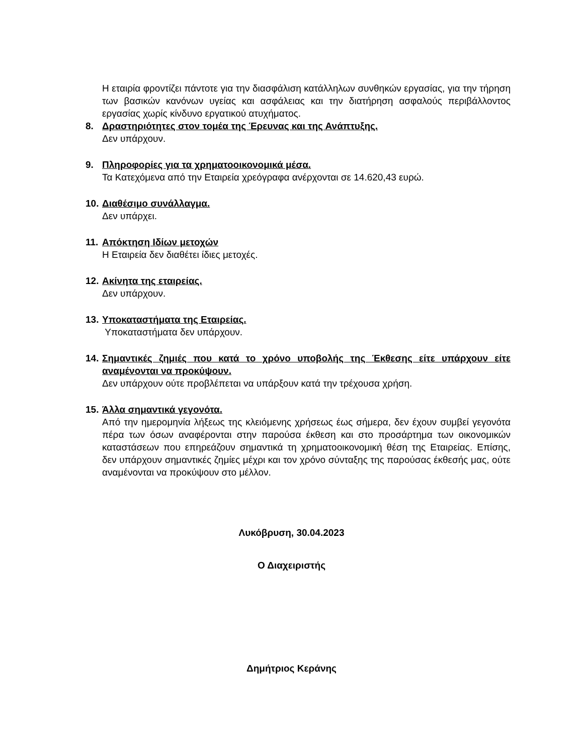Η εταιρία φροντίζει πάντοτε για την διασφάλιση κατάλληλων συνθηκών εργασίας, για την τήρηση των βασικών κανόνων υγείας και ασφάλειας και την διατήρηση ασφαλούς περιβάλλοντος εργασίας χωρίς κίνδυνο εργατικού ατυχήματος.
8. Δραστηριότητες στον τομέα της Έρευνας και της Ανάπτυξης.
Δεν υπάρχουν.
9. Πληροφορίες για τα χρηματοοικονομικά μέσα.
Τα Κατεχόμενα από την Εταιρεία χρεόγραφα ανέρχονται σε 14.620,43 ευρώ.
10. Διαθέσιμο συνάλλαγμα.
Δεν υπάρχει.
11. Απόκτηση Ιδίων μετοχών
Η Εταιρεία δεν διαθέτει ίδιες μετοχές.
12. Ακίνητα της εταιρείας.
Δεν υπάρχουν.
13. Υποκαταστήματα της Εταιρείας.
Υποκαταστήματα δεν υπάρχουν.
14. Σημαντικές ζημιές που κατά το χρόνο υποβολής της Έκθεσης είτε υπάρχουν είτε αναμένονται να προκύψουν.
Δεν υπάρχουν ούτε προβλέπεται να υπάρξουν κατά την τρέχουσα χρήση.
15. Άλλα σημαντικά γεγονότα.
Από την ημερομηνία λήξεως της κλειόμενης χρήσεως έως σήμερα, δεν έχουν συμβεί γεγονότα πέρα των όσων αναφέρονται στην παρούσα έκθεση και στο προσάρτημα των οικονομικών καταστάσεων που επηρεάζουν σημαντικά τη χρηματοοικονομική θέση της Εταιρείας. Επίσης, δεν υπάρχουν σημαντικές ζημίες μέχρι και τον χρόνο σύνταξης της παρούσας έκθεσής μας, ούτε αναμένονται να προκύψουν στο μέλλον.
Λυκόβρυση, 30.04.2023
Ο Διαχειριστής
Δημήτριος Κεράνης